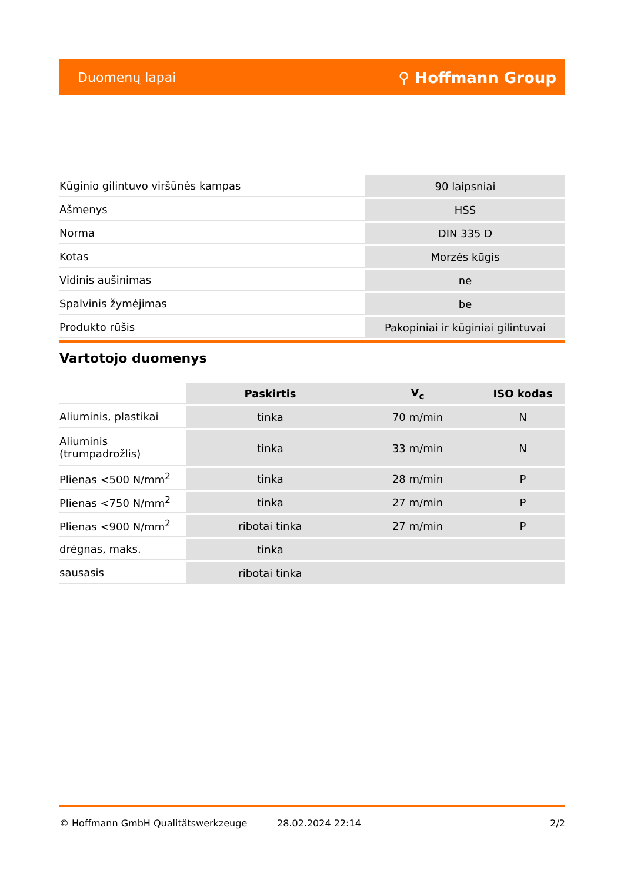Duomenų lapai ⚲ Hoffmann Group
| Kūginio gilintuvo viršūnės kampas | 90 laipsniai |
| Ašmenys | HSS |
| Norma | DIN 335 D |
| Kotas | Morzės kūgis |
| Vidinis aušinimas | ne |
| Spalvinis žymėjimas | be |
| Produkto rūšis | Pakopiniai ir kūginiai gilintuvai |
Vartotojo duomenys
| | Paskirtis | V<sub>c</sub> | ISO kodas |
| Aliuminis, plastikai | tinka | 70 m/min | N |
| Aliuminis (trumpadrožlis) | tinka | 33 m/min | N |
| Plienas <500 N/mm<sup>2</sup> | tinka | 28 m/min | P |
| Plienas <750 N/mm<sup>2</sup> | tinka | 27 m/min | P |
| Plienas <900 N/mm<sup>2</sup> | ribotai tinka | 27 m/min | P |
| drėgnas, maks. | tinka | | |
| sausasis | ribotai tinka | | |
© Hoffmann GmbH Qualitätswerkzeuge 28.02.2024 22:14 2/2